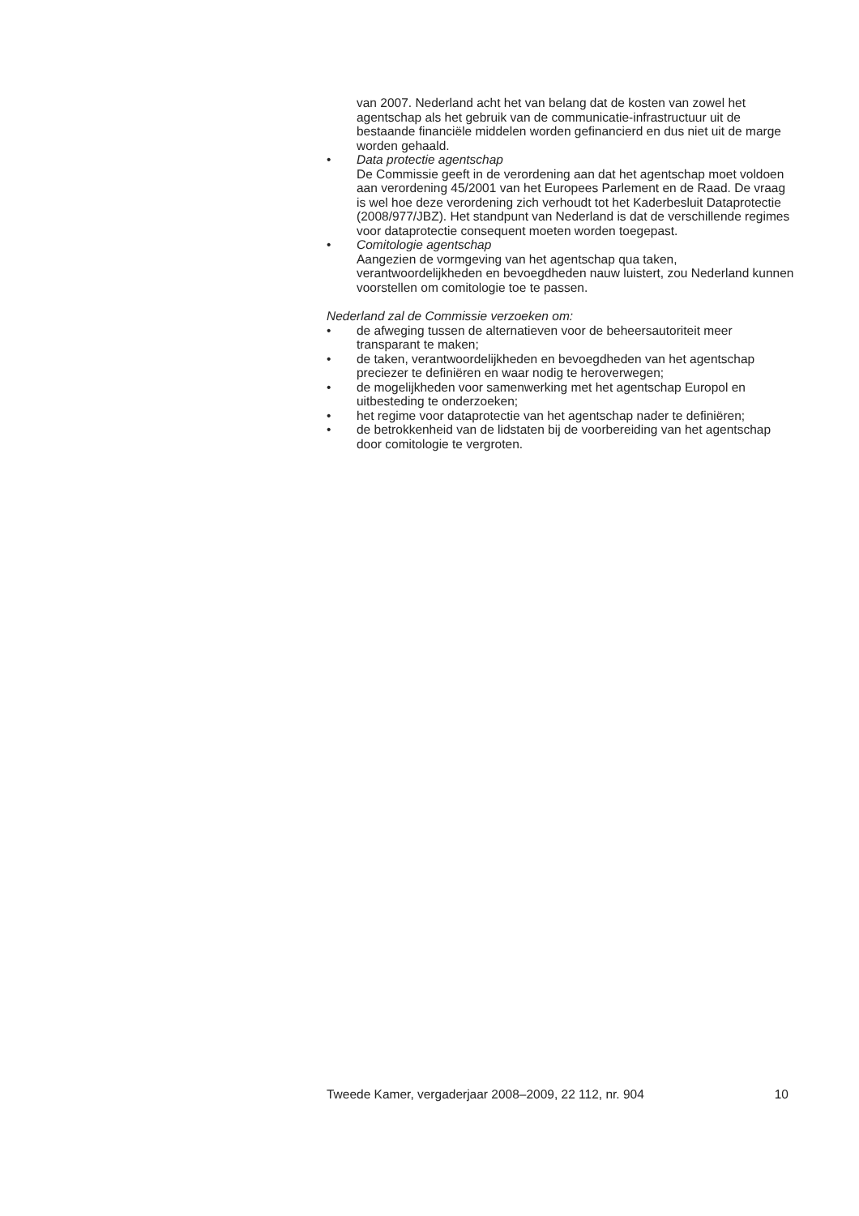van 2007. Nederland acht het van belang dat de kosten van zowel het agentschap als het gebruik van de communicatie-infrastructuur uit de bestaande financiële middelen worden gefinancierd en dus niet uit de marge worden gehaald.
• Data protectie agentschap
De Commissie geeft in de verordening aan dat het agentschap moet voldoen aan verordening 45/2001 van het Europees Parlement en de Raad. De vraag is wel hoe deze verordening zich verhoudt tot het Kaderbesluit Dataprotectie (2008/977/JBZ). Het standpunt van Nederland is dat de verschillende regimes voor dataprotectie consequent moeten worden toegepast.
• Comitologie agentschap
Aangezien de vormgeving van het agentschap qua taken, verantwoordelijkheden en bevoegdheden nauw luistert, zou Nederland kunnen voorstellen om comitologie toe te passen.
Nederland zal de Commissie verzoeken om:
• de afweging tussen de alternatieven voor de beheersautoriteit meer transparant te maken;
• de taken, verantwoordelijkheden en bevoegdheden van het agentschap preciezer te definiëren en waar nodig te heroverwegen;
• de mogelijkheden voor samenwerking met het agentschap Europol en uitbesteding te onderzoeken;
• het regime voor dataprotectie van het agentschap nader te definiëren;
• de betrokkenheid van de lidstaten bij de voorbereiding van het agentschap door comitologie te vergroten.
Tweede Kamer, vergaderjaar 2008–2009, 22 112, nr. 904 10